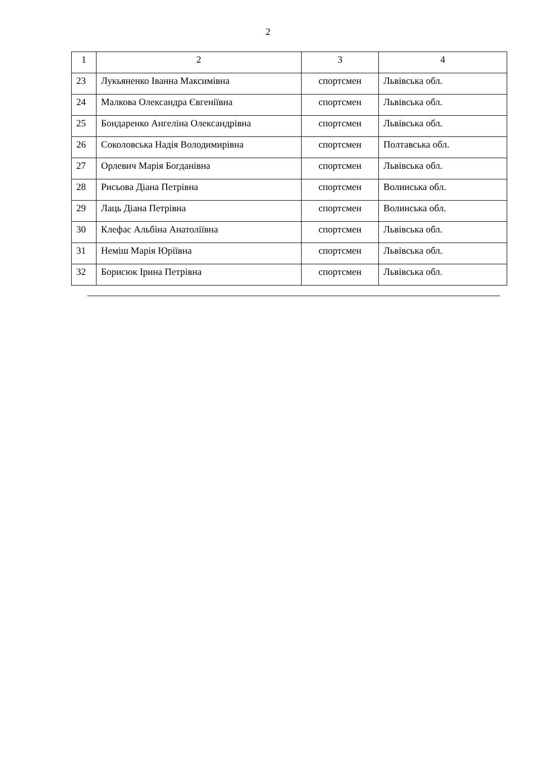2
| 1 | 2 | 3 | 4 |
| --- | --- | --- | --- |
| 23 | Лукьяненко Іванна Максимівна | спортсмен | Львівська обл. |
| 24 | Малкова Олександра Євгеніївна | спортсмен | Львівська обл. |
| 25 | Бондаренко Ангеліна Олександрівна | спортсмен | Львівська обл. |
| 26 | Соколовська Надія Володимирівна | спортсмен | Полтавська обл. |
| 27 | Орлевич Марія Богданівна | спортсмен | Львівська обл. |
| 28 | Рисьова Діана Петрівна | спортсмен | Волинська обл. |
| 29 | Лаць Діана Петрівна | спортсмен | Волинська обл. |
| 30 | Клефас Альбіна Анатоліївна | спортсмен | Львівська обл. |
| 31 | Неміш Марія Юріївна | спортсмен | Львівська обл. |
| 32 | Борисюк Ірина Петрівна | спортсмен | Львівська обл. |